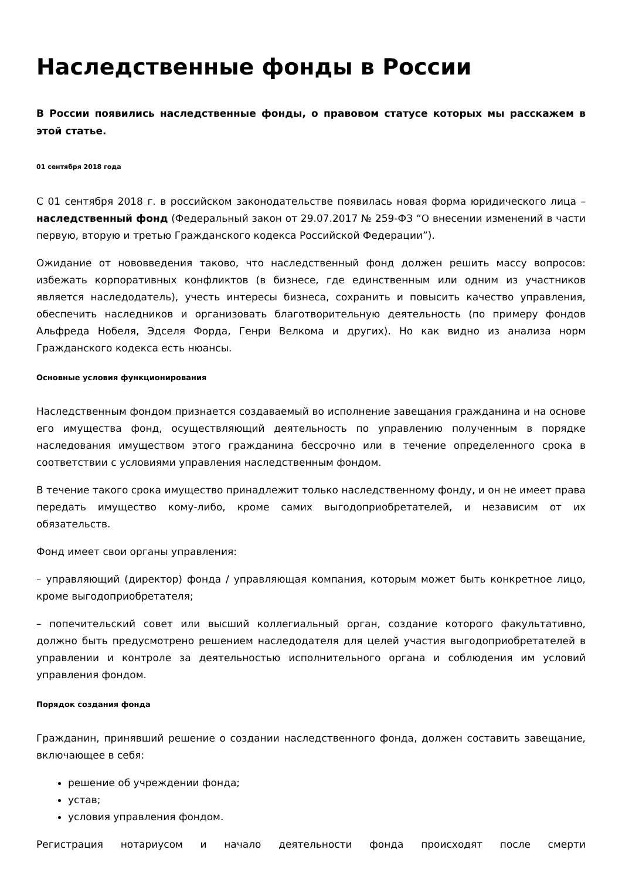Наследственные фонды в России
В России появились наследственные фонды, о правовом статусе которых мы расскажем в этой статье.
01 сентября 2018 года
С 01 сентября 2018 г. в российском законодательстве появилась новая форма юридического лица – наследственный фонд (Федеральный закон от 29.07.2017 № 259-ФЗ “О внесении изменений в части первую, вторую и третью Гражданского кодекса Российской Федерации”).
Ожидание от нововведения таково, что наследственный фонд должен решить массу вопросов: избежать корпоративных конфликтов (в бизнесе, где единственным или одним из участников является наследодатель), учесть интересы бизнеса, сохранить и повысить качество управления, обеспечить наследников и организовать благотворительную деятельность (по примеру фондов Альфреда Нобеля, Эдселя Форда, Генри Велкома и других). Но как видно из анализа норм Гражданского кодекса есть нюансы.
Основные условия функционирования
Наследственным фондом признается создаваемый во исполнение завещания гражданина и на основе его имущества фонд, осуществляющий деятельность по управлению полученным в порядке наследования имуществом этого гражданина бессрочно или в течение определенного срока в соответствии с условиями управления наследственным фондом.
В течение такого срока имущество принадлежит только наследственному фонду, и он не имеет права передать имущество кому-либо, кроме самих выгодоприобретателей, и независим от их обязательств.
Фонд имеет свои органы управления:
– управляющий (директор) фонда / управляющая компания, которым может быть конкретное лицо, кроме выгодоприобретателя;
– попечительский совет или высший коллегиальный орган, создание которого факультативно, должно быть предусмотрено решением наследодателя для целей участия выгодоприобретателей в управлении и контроле за деятельностью исполнительного органа и соблюдения им условий управления фондом.
Порядок создания фонда
Гражданин, принявший решение о создании наследственного фонда, должен составить завещание, включающее в себя:
решение об учреждении фонда;
устав;
условия управления фондом.
Регистрация нотариусом и начало деятельности фонда происходят после смерти